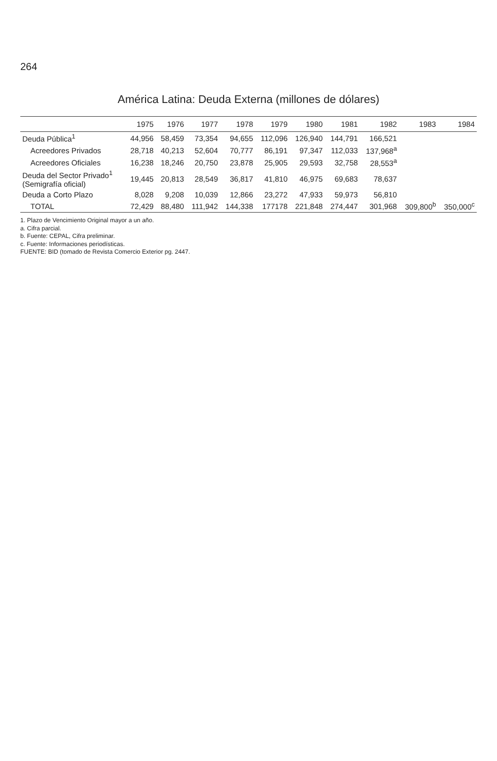264
América Latina: Deuda Externa (millones de dólares)
| | 1975 | 1976 | 1977 | 1978 | 1979 | 1980 | 1981 | 1982 | 1983 | 1984 |
| --- | --- | --- | --- | --- | --- | --- | --- | --- | --- | --- |
| Deuda Pública<sup>1</sup> | 44,956 | 58,459 | 73,354 | 94,655 | 112,096 | 126,940 | 144,791 | 166,521 | | |
| Acreedores Privados | 28,718 | 40,213 | 52,604 | 70,777 | 86,191 | 97,347 | 112,033 | 137,968<sup>a</sup> | | |
| Acreedores Oficiales | 16,238 | 18,246 | 20,750 | 23,878 | 25,905 | 29,593 | 32,758 | 28,553<sup>a</sup> | | |
| Deuda del Sector Privado<sup>1</sup> (Semigrafía oficial) | 19,445 | 20,813 | 28,549 | 36,817 | 41,810 | 46,975 | 69,683 | 78,637 | | |
| Deuda a Corto Plazo | 8,028 | 9,208 | 10,039 | 12,866 | 23,272 | 47,933 | 59,973 | 56,810 | | |
| TOTAL | 72,429 | 88,480 | 111,942 | 144,338 | 177178 | 221,848 | 274,447 | 301,968 | 309,800<sup>b</sup> | 350,000<sup>c</sup> |
1. Plazo de Vencimiento Original mayor a un año.
a. Cifra parcial.
b. Fuente: CEPAL, Cifra preliminar.
c. Fuente: Informaciones periodísticas.
FUENTE: BID (tomado de Revista Comercio Exterior pg. 2447.